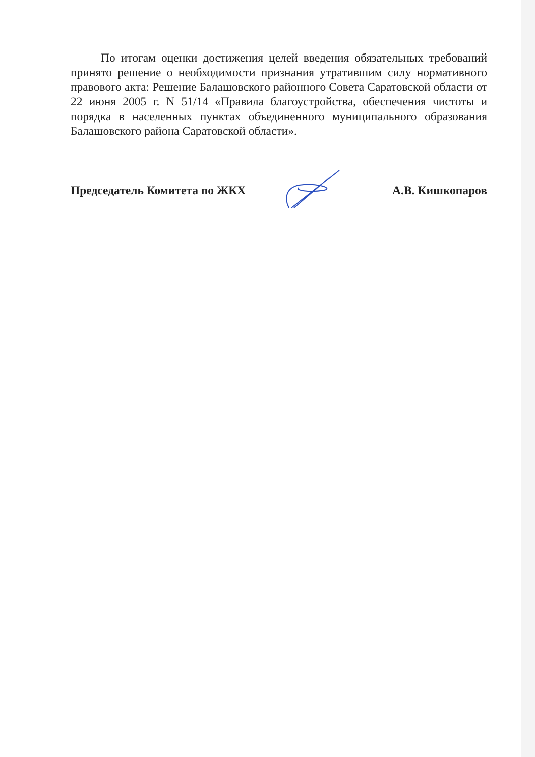По итогам оценки достижения целей введения обязательных требований принято решение о необходимости признания утратившим силу нормативного правового акта: Решение Балашовского районного Совета Саратовской области от 22 июня 2005 г. N 51/14 «Правила благоустройства, обеспечения чистоты и порядка в населенных пунктах объединенного муниципального образования Балашовского района Саратовской области».
Председатель Комитета по ЖКХ А.В. Кишкопаров